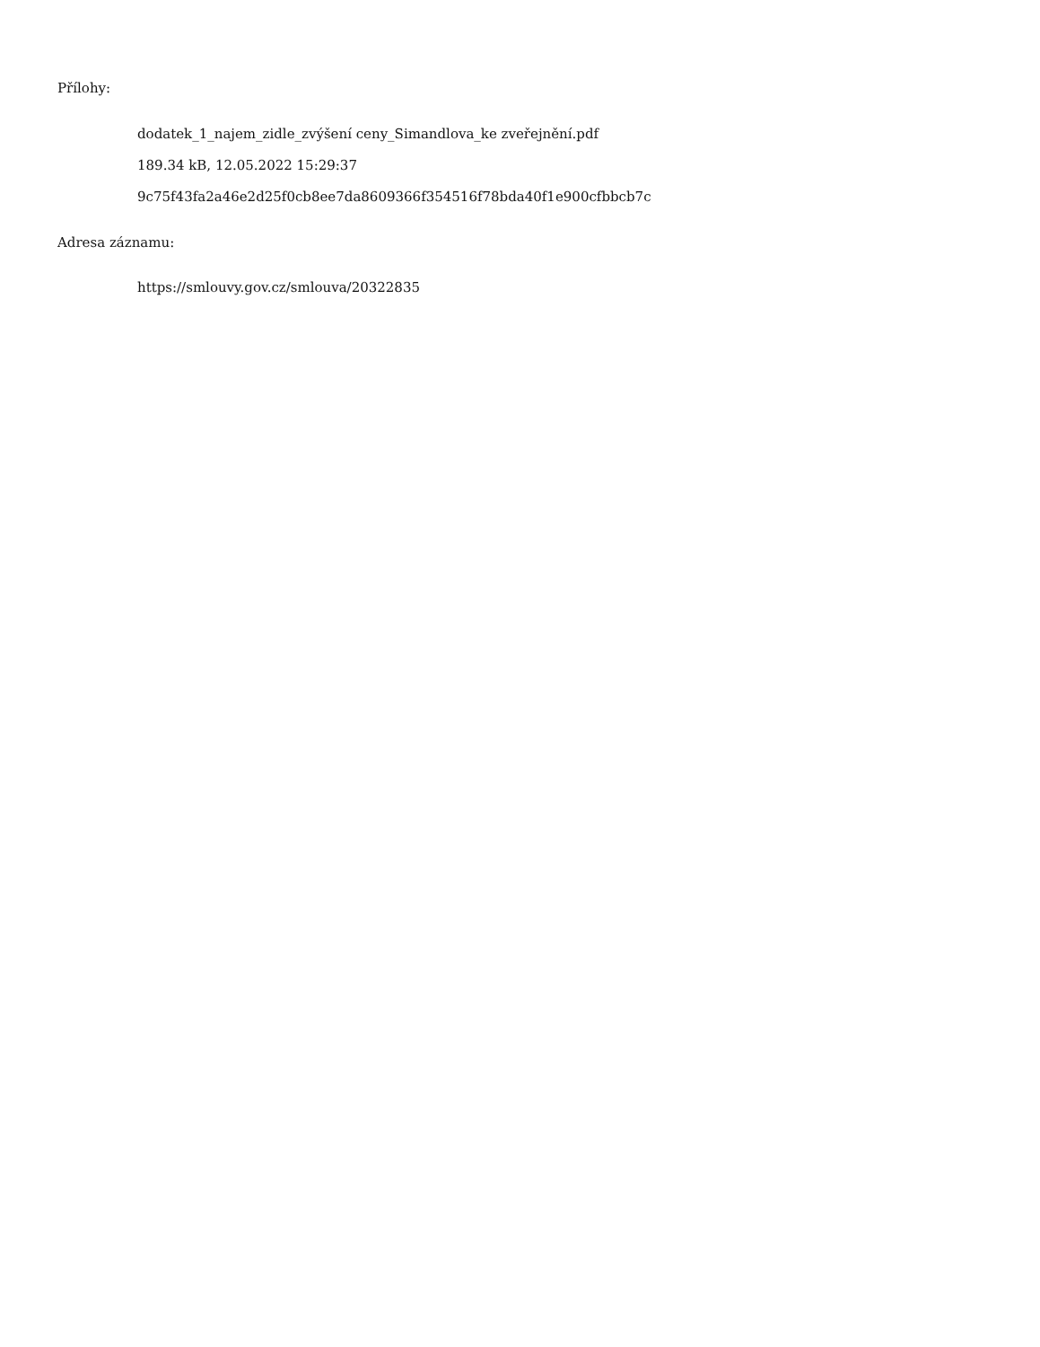Přílohy:
dodatek_1_najem_zidle_zvýšení ceny_Simandlova_ke zveřejnění.pdf
189.34 kB, 12.05.2022 15:29:37
9c75f43fa2a46e2d25f0cb8ee7da8609366f354516f78bda40f1e900cfbbcb7c
Adresa záznamu:
https://smlouvy.gov.cz/smlouva/20322835